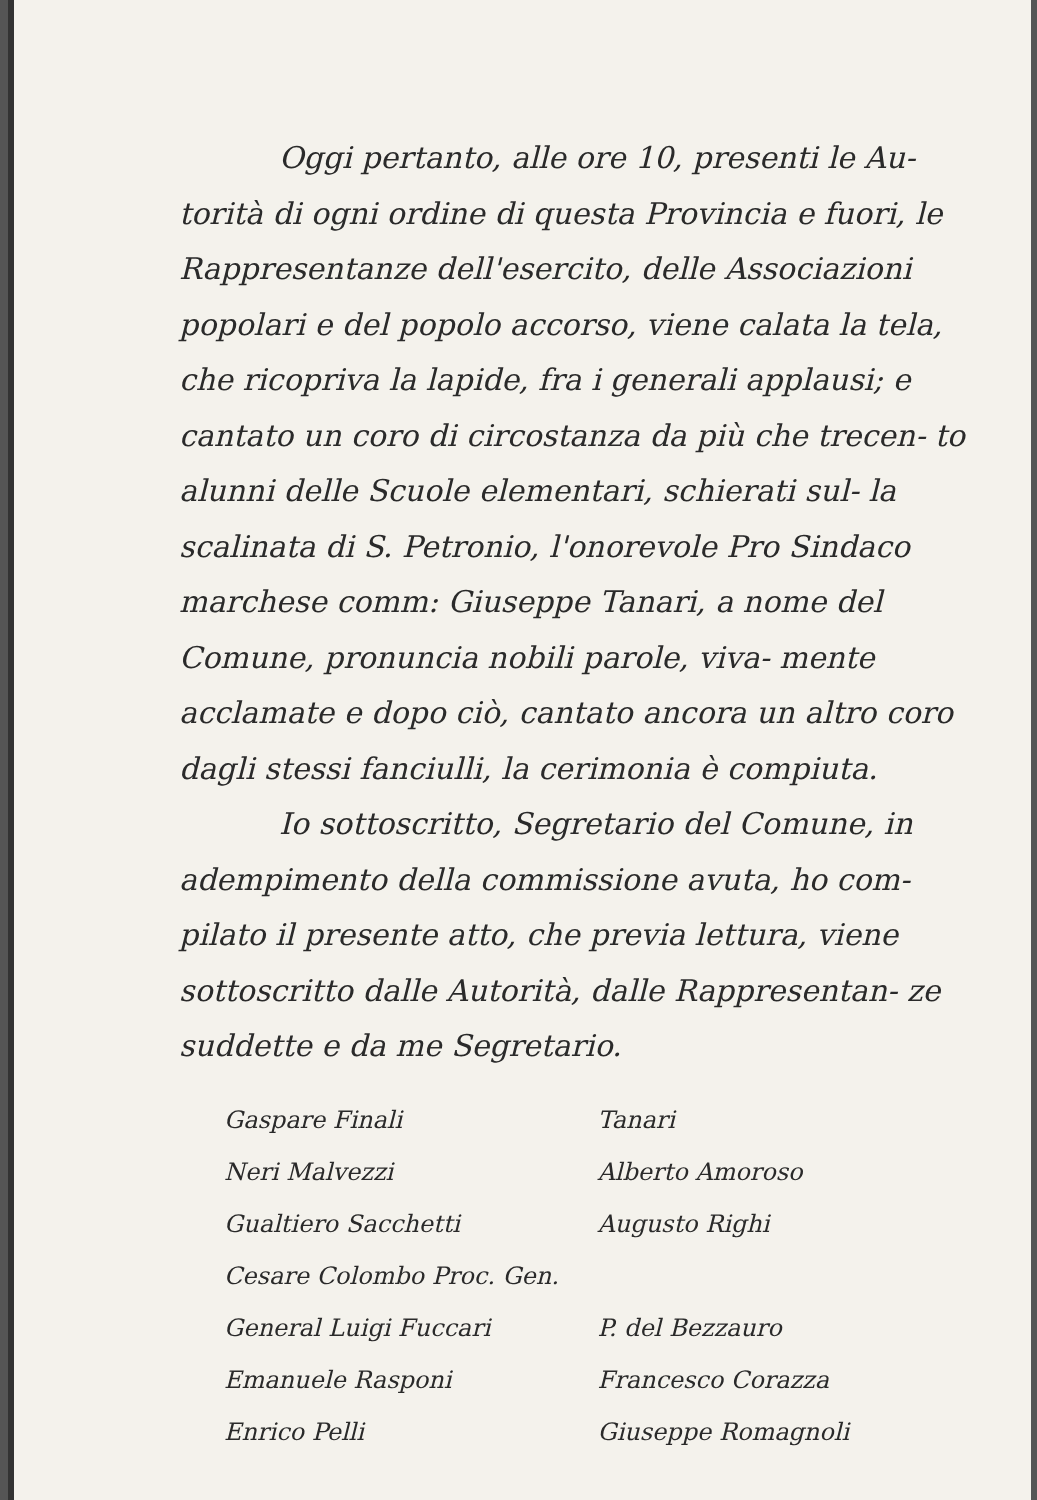Oggi pertanto, alle ore 10, presenti le Au-
torità di ogni ordine di questa Provincia e fuori, le Rappresentanze dell'esercito, delle Associazioni popolari e del popolo accorso, viene calata la tela, che ricopriva la lapide, fra i generali applausi; e cantato un coro di circostanza da più che trecen- to alunni delle Scuole elementari, schierati sul- la scalinata di S. Petronio, l'onorevole Pro Sindaco marchese comm: Giuseppe Tanari, a nome del Comune, pronuncia nobili parole, viva- mente acclamate e dopo ciò, cantato ancora un altro coro dagli stessi fanciulli, la cerimonia è compiuta.
Io sottoscritto, Segretario del Comune, in adempimento della commissione avuta, ho com- pilato il presente atto, che previa lettura, viene sottoscritto dalle Autorità, dalle Rappresentan- ze suddette e da me Segretario.
Gaspare Finali
Neri Malvezzi
Gualtiero Sacchetti
Cesare Colombo Proc. Gen.
General Luigi Fuccari
Emanuele Rasponi
Enrico Pelli
Tanari
Alberto Amoroso
Augusto Righi
P. del Bezzauro
Francesco Corazza
Giuseppe Romagnoli